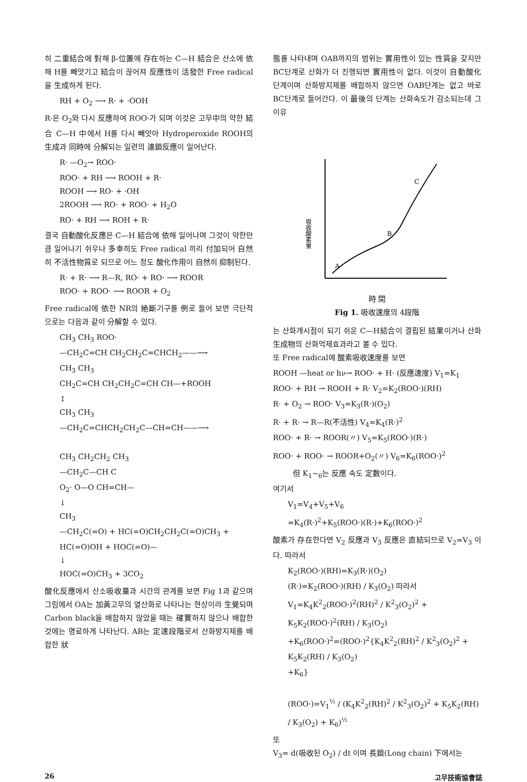히 二重結合에 對해 β-位置에 存在하는 C—H 結合은 산소에 依해 H를 빼앗기고 結合이 끊어져 反應性이 活發한 Free radical을 生成하게 된다.
RH + O<sub>2</sub> ⟶ R· + ·OOH
R·은 O<sub>2</sub>와 다시 反應하여 ROO·가 되며 이것은 고무中의 약한 結合 C—H 中에서 H를 다시 빼앗아 Hydroperoxide ROOH의 生成과 同時에 分解되는 일련의 連鎖反應이 일어난다.
R· —O<sub>2</sub>→ ROO·
ROO· + RH ⟶ ROOH + R·
ROOH ⟶ RO· + ·OH
2ROOH ⟶ RO· + ROO· + H<sub>2</sub>O
RO· + RH ⟶ ROH + R·
결국 自動酸化反應은 C—H 結合에 依해 일어나며 그것이 약한만큼 일어나기 쉬우나 多幸히도 Free radical 끼리 付加되어 自然히 不活性物質로 되므로 어느 정도 酸化作用이 自然히 抑制된다.
R· + R· ⟶ R—R, RO· + RO· ⟶ ROOR
ROO· + ROO· ⟶ ROOR + O<sub>2</sub>
Free radical에 依한 NR의 絶斷기구를 例로 들어 보면 극단적으로는 다음과 같이 分解할 수 있다.
CH<sub>3</sub> CH<sub>3</sub> ROO·
—CH<sub>2</sub>C=CH CH<sub>2</sub>CH<sub>2</sub>C=CHCH<sub>2</sub>——⟶
CH<sub>3</sub> CH<sub>3</sub>
CH<sub>2</sub>C=CH CH<sub>2</sub>CH<sub>2</sub>C=CH CH—+ROOH
↕
CH<sub>3</sub> CH<sub>3</sub>
—CH<sub>2</sub>C=CHCH<sub>2</sub>CH<sub>2</sub>C—CH=CH——⟶
CH<sub>3</sub> CH<sub>2</sub>CH<sub>2</sub> CH<sub>3</sub>
—CH<sub>2</sub>C—CH C
O<sub>2</sub>· O—O CH=CH—
↓
CH<sub>3</sub>
—CH<sub>2</sub>C(=O) + HC(=O)CH<sub>2</sub>CH<sub>2</sub>C(=O)CH<sub>3</sub> + HC(=O)OH + HOC(=O)—
↓
HOC(=O)CH<sub>3</sub> + 3CO<sub>2</sub>
酸化反應에서 산소吸收量과 시간의 관계를 보면 Fig 1과 같으며 그림에서 OA는 加黃고무의 열산화로 나타나는 현상이라 生覺되며 Carbon black을 배합하지 않았을 때는 確實하지 않으나 배합한 것에는 명료하게 나타난다. AB는 定速段階로서 산화방지제를 배합한 狀
態를 나타내며 OAB까지의 범위는 實用性이 있는 性質을 갖지만 BC단계로 산화가 더 진행되면 實用性이 없다. 이것이 自動酸化 단계이며 산화방지제를 배합하지 않으면 OAB단계는 없고 바로 BC단계로 들어간다. 이 最後의 단계는 산화속도가 감소되는데 그 이유
吸收酸素量
A
B
C
時 間
Fig 1. 吸收速度의 4段階
는 산화개시점이 되기 쉬운 C—H結合이 결핍된 結果이거나 산화生成物의 산화억제효과라고 볼 수 있다.
또 Free radical에 酸素吸收速度를 보면
ROOH —heat or hν→ ROO· + H· (反應速度) V<sub>1</sub>=K<sub>1</sub>
ROO· + RH → ROOH + R· V<sub>2</sub>=K<sub>2</sub>(ROO·)(RH)
R· + O<sub>2</sub> → ROO· V<sub>3</sub>=K<sub>3</sub>(R·)(O<sub>2</sub>)
R· + R· → R—R(不活性) V<sub>4</sub>=K<sub>4</sub>(R·)<sup>2</sup>
ROO· + R· → ROOR(〃) V<sub>5</sub>=K<sub>5</sub>(ROO·)(R·)
ROO· + ROO· → ROOR+O<sub>2</sub>(〃) V<sub>6</sub>=K<sub>6</sub>(ROO·)<sup>2</sup>
但 K<sub>1</sub>~<sub>6</sub>는 反應 속도 定數이다.
여기서
V<sub>1</sub>=V<sub>4</sub>+V<sub>5</sub>+V<sub>6</sub>
=K<sub>4</sub>(R·)<sup>2</sup>+K<sub>5</sub>(ROO·)(R·)+K<sub>6</sub>(ROO·)<sup>2</sup>
酸素가 存在한다면 V<sub>2</sub> 反應과 V<sub>3</sub> 反應은 直結되므로 V<sub>2</sub>=V<sub>3</sub> 이다. 따라서
K<sub>2</sub>(ROO·)(RH)=K<sub>3</sub>(R·)(O<sub>2</sub>)
(R·)=K<sub>2</sub>(ROO·)(RH) / K<sub>3</sub>(O<sub>2</sub>) 따라서
V<sub>1</sub>=K<sub>4</sub>K<sup>2</sup><sub>2</sub>(ROO·)<sup>2</sup>(RH)<sup>2</sup> / K<sup>2</sup><sub>3</sub>(O<sub>2</sub>)<sup>2</sup> + K<sub>5</sub>K<sub>2</sub>(ROO·)<sup>2</sup>(RH) / K<sub>3</sub>(O<sub>2</sub>)
+K<sub>6</sub>(ROO·)<sup>2</sup>=(ROO·)<sup>2</sup>{K<sub>4</sub>K<sup>2</sup><sub>2</sub>(RH)<sup>2</sup> / K<sup>2</sup><sub>3</sub>(O<sub>2</sub>)<sup>2</sup> + K<sub>5</sub>K<sub>2</sub>(RH) / K<sub>3</sub>(O<sub>2</sub>)
+K<sub>6</sub>}
(ROO·)=V<sub>1</sub><sup>½</sup> / (K<sub>4</sub>K<sup>2</sup><sub>2</sub>(RH)<sup>2</sup> / K<sup>2</sup><sub>3</sub>(O<sub>2</sub>)<sup>2</sup> + K<sub>5</sub>K<sub>2</sub>(RH) / K<sub>3</sub>(O<sub>2</sub>) + K<sub>6</sub>)<sup>½</sup>
또
V<sub>3</sub>= d(吸收된 O<sub>2</sub>) / dt 이며 長鎖(Long chain) 下에서는
26 고무技術協會誌